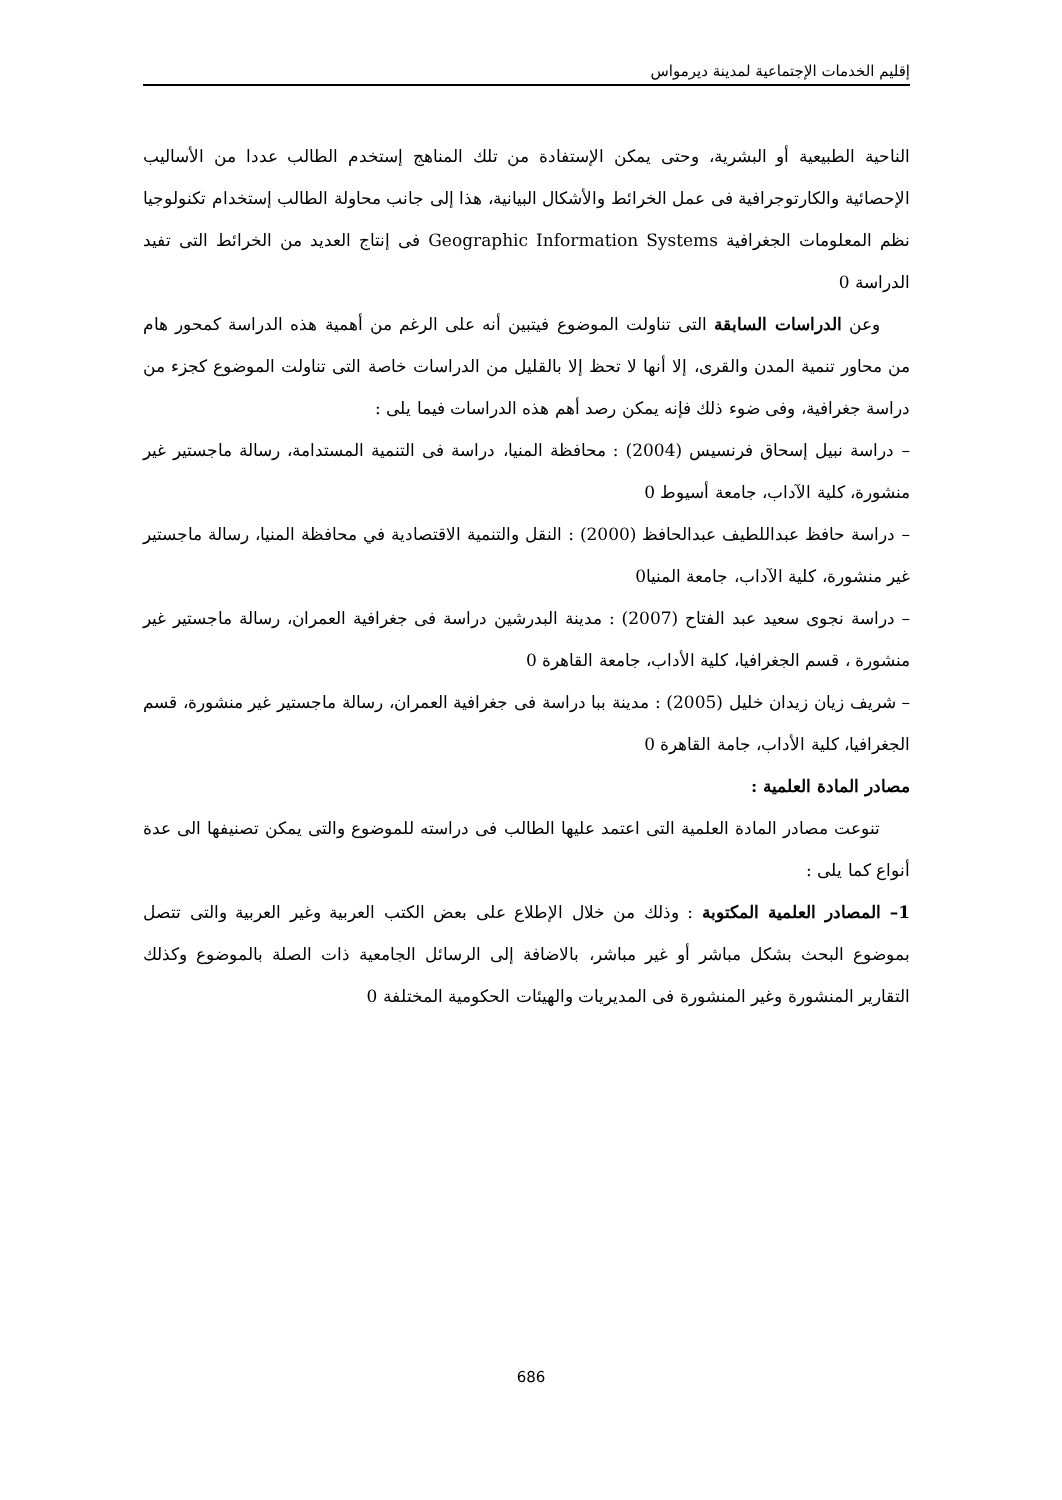إقليم الخدمات الإجتماعية لمدينة ديرمواس
الناحية الطبيعية أو البشرية، وحتى يمكن الإستفادة من تلك المناهج إستخدم الطالب عددا من الأساليب الإحصائية والكارتوجرافية فى عمل الخرائط والأشكال البيانية، هذا إلى جانب محاولة الطالب إستخدام تكنولوجيا نظم المعلومات الجغرافية Geographic Information Systems فى إنتاج العديد من الخرائط التى تفيد الدراسة 0
وعن الدراسات السابقة التى تناولت الموضوع فيتبين أنه على الرغم من أهمية هذه الدراسة كمحور هام من محاور تنمية المدن والقرى، إلا أنها لا تحظ إلا بالقليل من الدراسات خاصة التى تناولت الموضوع كجزء من دراسة جغرافية، وفى ضوء ذلك فإنه يمكن رصد أهم هذه الدراسات فيما يلى :
– دراسة نبيل إسحاق فرنسيس (2004) : محافظة المنيا، دراسة فى التنمية المستدامة، رسالة ماجستير غير منشورة، كلية الآداب، جامعة أسيوط 0
– دراسة حافظ عبداللطيف عبدالحافظ (2000) : النقل والتنمية الاقتصادية في محافظة المنيا، رسالة ماجستير غير منشورة، كلية الآداب، جامعة المنيا0
– دراسة نجوى سعيد عبد الفتاح (2007) : مدينة البدرشين دراسة فى جغرافية العمران، رسالة ماجستير غير منشورة ، قسم الجغرافيا، كلية الأداب، جامعة القاهرة 0
– شريف زيان زيدان خليل (2005) : مدينة ببا دراسة فى جغرافية العمران، رسالة ماجستير غير منشورة، قسم الجغرافيا، كلية الأداب، جامة القاهرة 0
مصادر المادة العلمية :
تنوعت مصادر المادة العلمية التى اعتمد عليها الطالب فى دراسته للموضوع والتى يمكن تصنيفها الى عدة أنواع كما يلى :
1– المصادر العلمية المكتوبة : وذلك من خلال الإطلاع على بعض الكتب العربية وغير العربية والتى تتصل بموضوع البحث بشكل مباشر أو غير مباشر، بالاضافة إلى الرسائل الجامعية ذات الصلة بالموضوع وكذلك التقارير المنشورة وغير المنشورة فى المديريات والهيئات الحكومية المختلفة 0
686